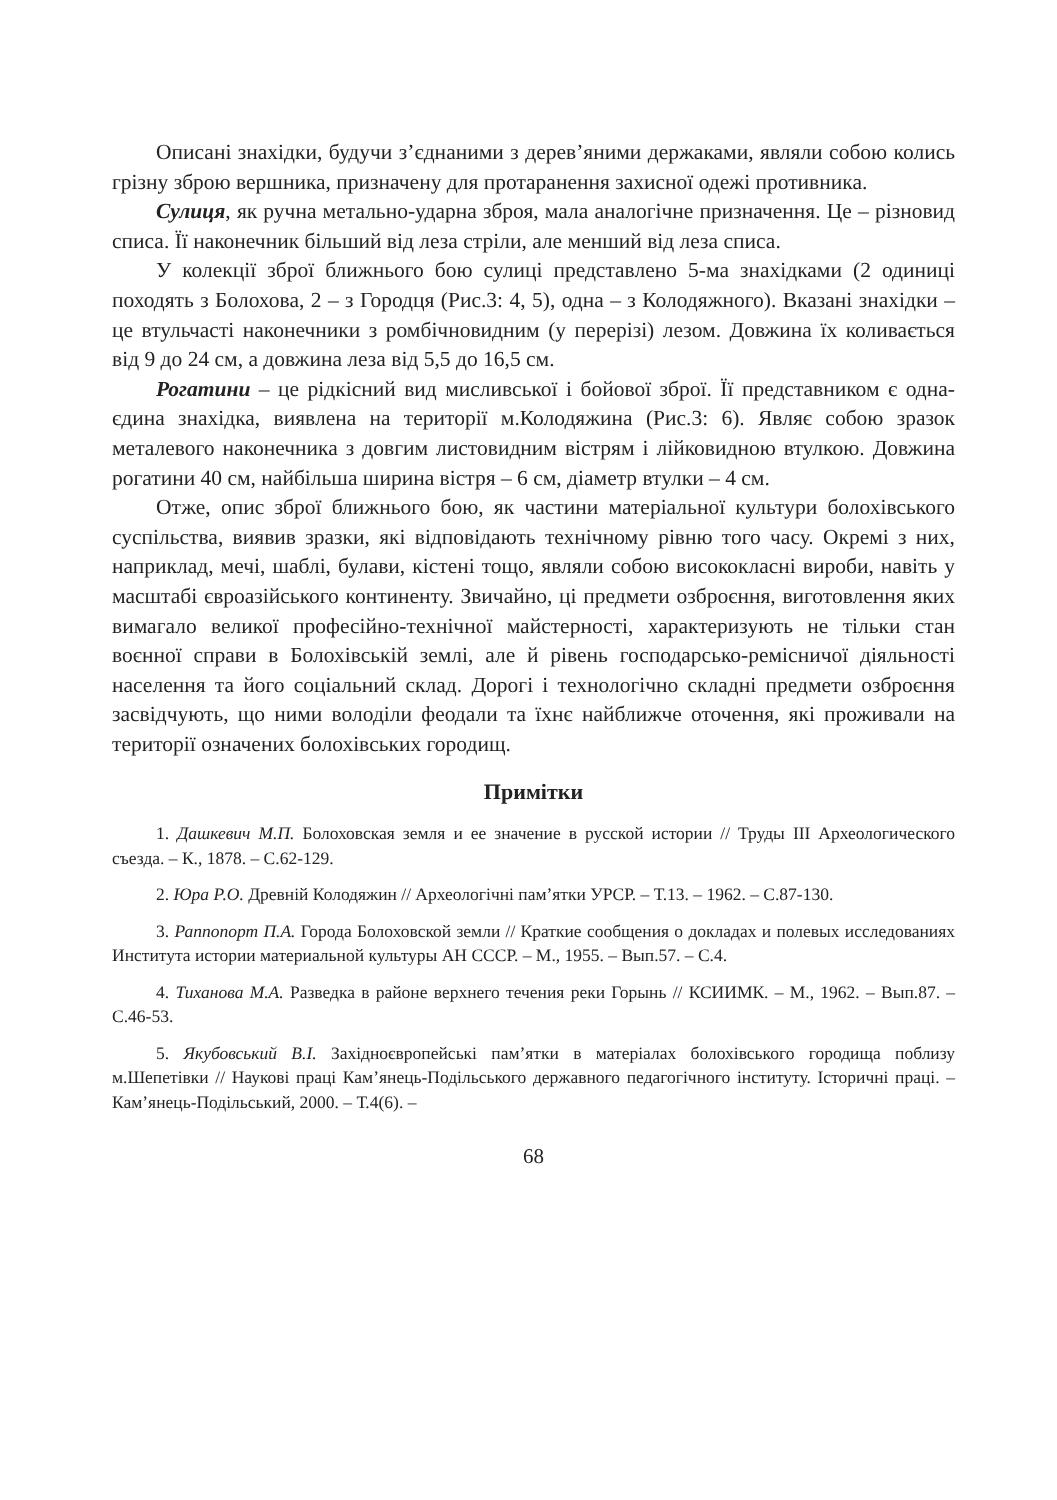Описані знахідки, будучи з’єднаними з дерев’яними держаками, являли собою колись грізну зброю вершника, призначену для протаранення захисної одежі противника.
Сулиця, як ручна метально-ударна зброя, мала аналогічне призначення. Це – різновид списа. Її наконечник більший від леза стріли, але менший від леза списа.
У колекції зброї ближнього бою сулиці представлено 5-ма знахідками (2 одиниці походять з Болохова, 2 – з Городця (Рис.3: 4, 5), одна – з Колодяжного). Вказані знахідки – це втульчасті наконечники з ромбічновидним (у перерізі) лезом. Довжина їх коливається від 9 до 24 см, а довжина леза від 5,5 до 16,5 см.
Рогатини – це рідкісний вид мисливської і бойової зброї. Її представником є одна-єдина знахідка, виявлена на території м.Колодяжина (Рис.3: 6). Являє собою зразок металевого наконечника з довгим листовидним вістрям і лійковидною втулкою. Довжина рогатини 40 см, найбільша ширина вістря – 6 см, діаметр втулки – 4 см.
Отже, опис зброї ближнього бою, як частини матеріальної культури болохівського суспільства, виявив зразки, які відповідають технічному рівню того часу. Окремі з них, наприклад, мечі, шаблі, булави, кістені тощо, являли собою висококласні вироби, навіть у масштабі євроазійського континенту. Звичайно, ці предмети озброєння, виготовлення яких вимагало великої професійно-технічної майстерності, характеризують не тільки стан воєнної справи в Болохівській землі, але й рівень господарсько-ремісничої діяльності населення та його соціальний склад. Дорогі і технологічно складні предмети озброєння засвідчують, що ними володіли феодали та їхнє найближче оточення, які проживали на території означених болохівських городищ.
Примітки
1. Дашкевич М.П. Болоховская земля и ее значение в русской истории // Труды III Археологического съезда. – К., 1878. – С.62-129.
2. Юра Р.О. Древній Колодяжин // Археологічні пам’ятки УРСР. – Т.13. – 1962. – С.87-130.
3. Раппопорт П.А. Города Болоховской земли // Краткие сообщения о докладах и полевых исследованиях Института истории материальной культуры АН СССР. – М., 1955. – Вып.57. – С.4.
4. Тиханова М.А. Разведка в районе верхнего течения реки Горынь // КСИИМК. – М., 1962. – Вып.87. – С.46-53.
5. Якубовський В.І. Західноєвропейські пам’ятки в матеріалах болохівського городища поблизу м.Шепетівки // Наукові праці Кам’янець-Подільського державного педагогічного інституту. Історичні праці. – Кам’янець-Подільський, 2000. – Т.4(6). –
68